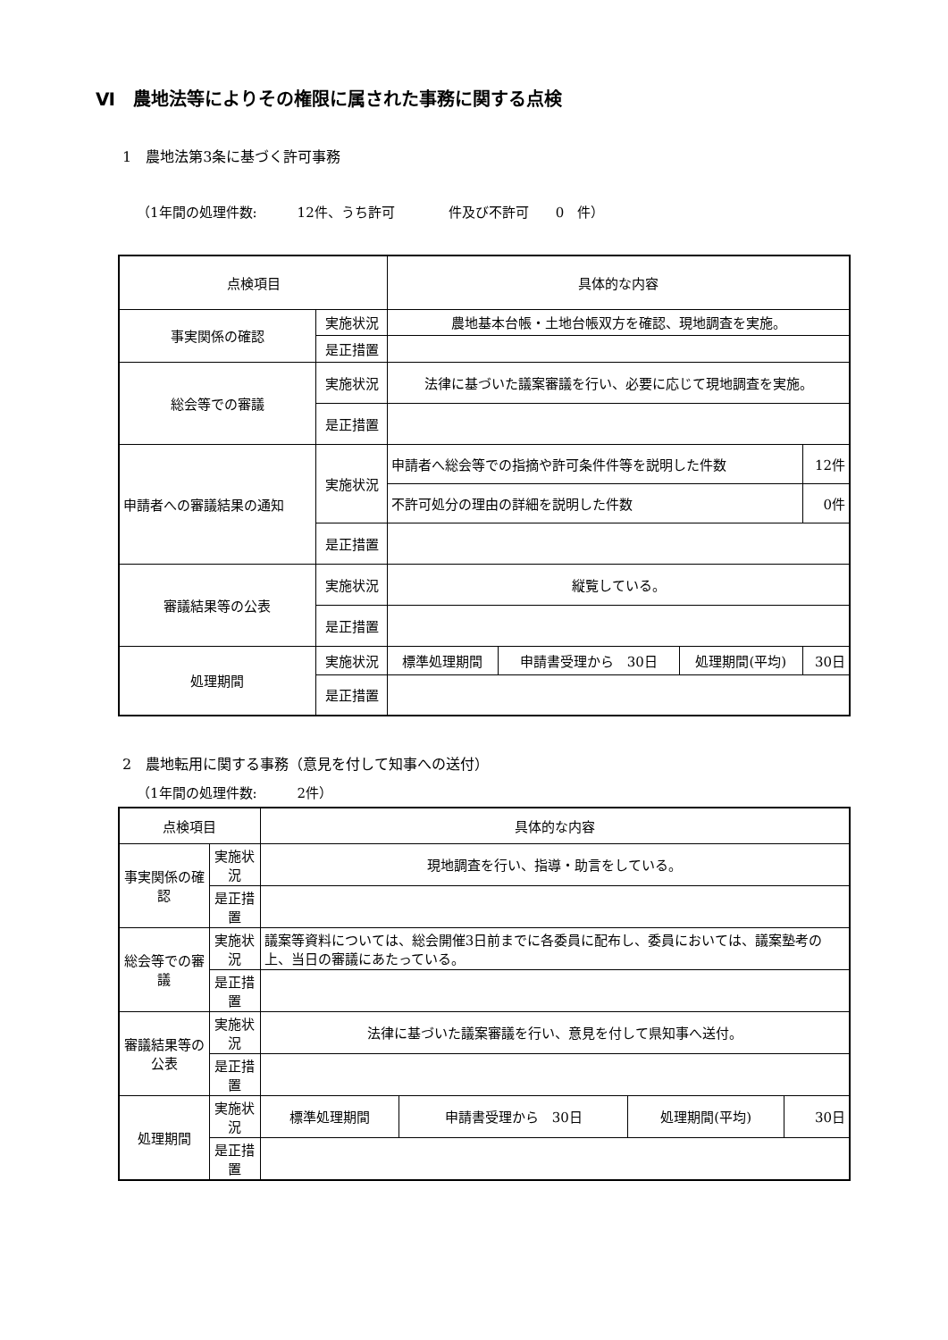Ⅵ　農地法等によりその権限に属された事務に関する点検
1　農地法第3条に基づく許可事務
（1年間の処理件数:　　　12件、うち許可　　　　件及び不許可　　0　件）
| 点検項目 | | | 具体的な内容 | | | |
| 事実関係の確認 | | 実施状況 | 農地基本台帳・土地台帳双方を確認、現地調査を実施。 | | | |
| | | 是正措置 | | | | |
| 総会等での審議 | | 実施状況 | 法律に基づいた議案審議を行い、必要に応じて現地調査を実施。 | | | |
| | | 是正措置 | | | | |
| 申請者への審議結果の通知 | | 実施状況 | 申請者へ総会等での指摘や許可条件件等を説明した件数 | | | 12件 |
| | | | 不許可処分の理由の詳細を説明した件数 | | | 0件 |
| | | 是正措置 | | | | |
| 審議結果等の公表 | | 実施状況 | 縦覧している。 | | | |
| | | 是正措置 | | | | |
| 処理期間 | 実施状況 | | 標準処理期間 | 申請書受理から 30日 | 処理期間(平均) | 30日 |
| | 是正措置 | | | | | |
2　農地転用に関する事務（意見を付して知事への送付）
（1年間の処理件数:　　　2件）
| 点検項目 | | | 具体的な内容 | | | |
| 事実関係の確認 | | 実施状況 | 現地調査を行い、指導・助言をしている。 | | | |
| | | 是正措置 | | | | |
| 総会等での審議 | | 実施状況 | 議案等資料については、総会開催3日前までに各委員に配布し、委員においては、議案塾考の上、当日の審議にあたっている。 | | | |
| | | 是正措置 | | | | |
| 審議結果等の公表 | | 実施状況 | 法律に基づいた議案審議を行い、意見を付して県知事へ送付。 | | | |
| | | 是正措置 | | | | |
| 処理期間 | 実施状況 | | 標準処理期間 | 申請書受理から 30日 | 処理期間(平均) | 30日 |
| | 是正措置 | | | | | |